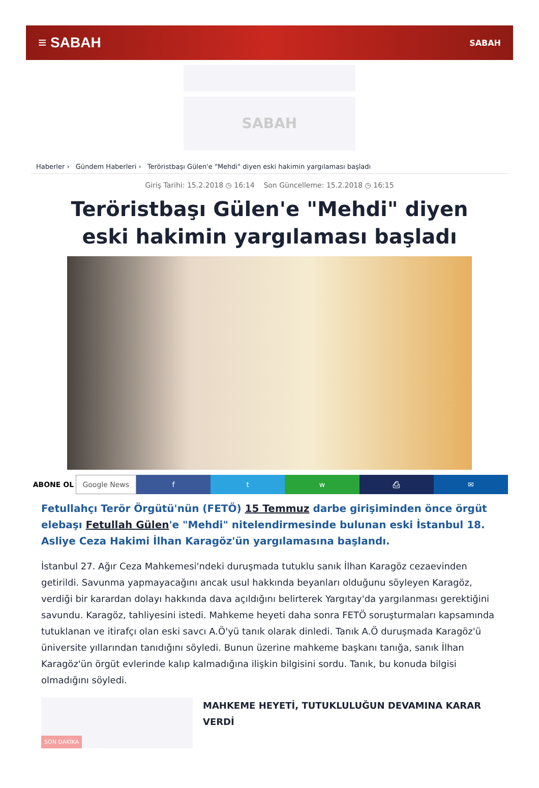≡ SABAH
SABAH
SABAH
Haberler › Gündem Haberleri › Teröristbaşı Gülen'e "Mehdi" diyen eski hakimin yargılaması başladı
Giriş Tarihi: 15.2.2018 ◷ 16:14 Son Güncelleme: 15.2.2018 ◷ 16:15
Teröristbaşı Gülen'e "Mehdi" diyen eski hakimin yargılaması başladı
ABONE OL Google News f t w ⎙ ✉
Fetullahçı Terör Örgütü'nün (FETÖ) 15 Temmuz darbe girişiminden önce örgüt elebaşı Fetullah Gülen'e "Mehdi" nitelendirmesinde bulunan eski İstanbul 18. Asliye Ceza Hakimi İlhan Karagöz'ün yargılamasına başlandı.
İstanbul 27. Ağır Ceza Mahkemesi'ndeki duruşmada tutuklu sanık İlhan Karagöz cezaevinden getirildi. Savunma yapmayacağını ancak usul hakkında beyanları olduğunu söyleyen Karagöz, verdiği bir karardan dolayı hakkında dava açıldığını belirterek Yargıtay'da yargılanması gerektiğini savundu. Karagöz, tahliyesini istedi. Mahkeme heyeti daha sonra FETÖ soruşturmaları kapsamında tutuklanan ve itirafçı olan eski savcı A.Ö'yü tanık olarak dinledi. Tanık A.Ö duruşmada Karagöz'ü üniversite yıllarından tanıdığını söyledi. Bunun üzerine mahkeme başkanı tanığa, sanık İlhan Karagöz'ün örgüt evlerinde kalıp kalmadığına ilişkin bilgisini sordu. Tanık, bu konuda bilgisi olmadığını söyledi.
SON DAKİKA
MAHKEME HEYETİ, TUTUKLULUĞUN DEVAMINA KARAR VERDİ